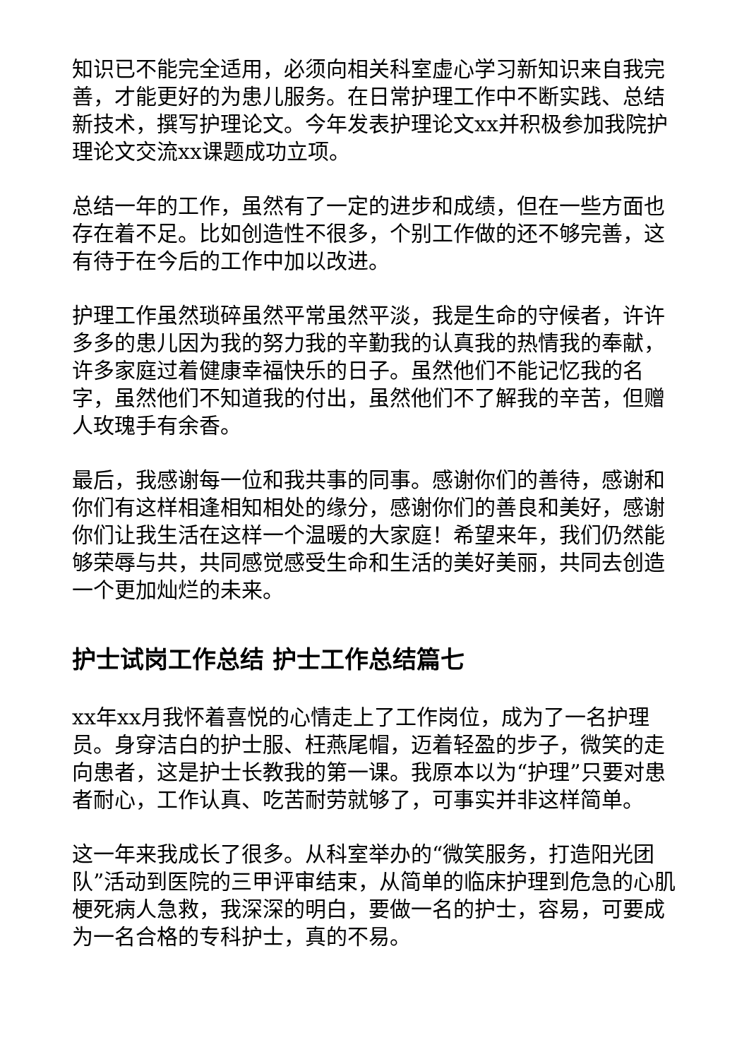知识已不能完全适用，必须向相关科室虚心学习新知识来自我完善，才能更好的为患儿服务。在日常护理工作中不断实践、总结新技术，撰写护理论文。今年发表护理论文xx并积极参加我院护理论文交流xx课题成功立项。
总结一年的工作，虽然有了一定的进步和成绩，但在一些方面也存在着不足。比如创造性不很多，个别工作做的还不够完善，这有待于在今后的工作中加以改进。
护理工作虽然琐碎虽然平常虽然平淡，我是生命的守候者，许许多多的患儿因为我的努力我的辛勤我的认真我的热情我的奉献，许多家庭过着健康幸福快乐的日子。虽然他们不能记忆我的名字，虽然他们不知道我的付出，虽然他们不了解我的辛苦，但赠人玫瑰手有余香。
最后，我感谢每一位和我共事的同事。感谢你们的善待，感谢和你们有这样相逢相知相处的缘分，感谢你们的善良和美好，感谢你们让我生活在这样一个温暖的大家庭！希望来年，我们仍然能够荣辱与共，共同感觉感受生命和生活的美好美丽，共同去创造一个更加灿烂的未来。
护士试岗工作总结 护士工作总结篇七
xx年xx月我怀着喜悦的心情走上了工作岗位，成为了一名护理员。身穿洁白的护士服、枉燕尾帽，迈着轻盈的步子，微笑的走向患者，这是护士长教我的第一课。我原本以为“护理”只要对患者耐心，工作认真、吃苦耐劳就够了，可事实并非这样简单。
这一年来我成长了很多。从科室举办的“微笑服务，打造阳光团队”活动到医院的三甲评审结束，从简单的临床护理到危急的心肌梗死病人急救，我深深的明白，要做一名的护士，容易，可要成为一名合格的专科护士，真的不易。